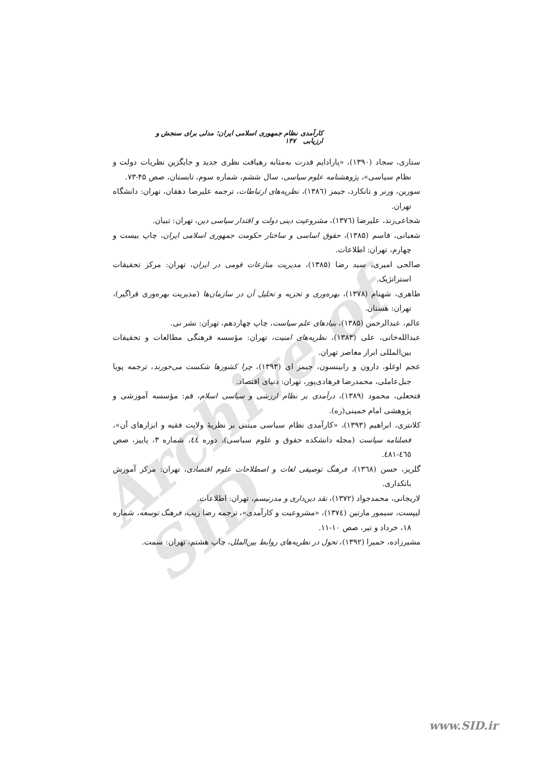Archive of SID
کارآمدی نظام جمهوری اسلامی ایران؛ مدلی برای سنجش و ارزیابی ۱۴۷
ستاری، سجاد (۱۳۹۰)، «پارادایم قدرت به‌مثابه رهیافت نظری جدید و جایگزین نظریات دولت و نظام سیاسی»، پژوهشنامه علوم سیاسی، سال ششم، شماره سوم، تابستان، صص ۴۵-۷۳.
سورین، ورنر و تانکارد، جیمز (۱۳۸٦)، نظریه‌های ارتباطات، ترجمه علیرضا دهقان، تهران: دانشگاه تهران.
شجاعی‌زند، علیرضا (۱۳۷٦)، مشروعیت دینی دولت و اقتدار سیاسی دین، تهران: تبیان.
شعبانی، قاسم (۱۳۸۵)، حقوق اساسی و ساختار حکومت جمهوری اسلامی ایران، چاپ بیست و چهارم، تهران: اطلاعات.
صالحی امیری، سید رضا (۱۳۸۵)، مدیریت منازعات قومی در ایران، تهران: مرکز تحقیقات استراتژیک.
طاهری، شهنام (۱۳۷۸)، بهره‌وری و تجزیه و تحلیل آن در سازمان‌ها (مدیریت بهره‌وری فراگیر)، تهران: هستان.
عالم، عبدالرحمن (۱۳۸۵)، بنیادهای علم سیاست، چاپ چهاردهم، تهران: نشر نی.
عبدالله‌خانی، علی (۱۳۸۳)، نظریه‌های امنیت، تهران: مؤسسه فرهنگی مطالعات و تحقیقات بین‌المللی ابرار معاصر تهران.
عجم اوغلو، دارون و رابینسون، جیمز ای (۱۳۹۳)، چرا کشورها شکست می‌خورند، ترجمه پویا جبل‌عاملی، محمدرضا فرهادی‌پور، تهران: دنیای اقتصاد.
فتحعلی، محمود (۱۳۸۹)، درآمدی بر نظام ارزشی و سیاسی اسلام، قم: مؤسسه آموزشی و پژوهشی امام خمینی(ره).
کلانتری، ابراهیم (۱۳۹۳)، «کارآمدی نظام سیاسی مبتنی بر نظریهٔ ولایت فقیه و ابزارهای آن»، فصلنامه سیاست (مجله دانشکده حقوق و علوم سیاسی)، دوره ٤٤، شماره ۳، پاییز، صص ٤٦٥-٤٨١.
گلریز، حسن (۱۳٦۸)، فرهنگ توصیفی لغات و اصطلاحات علوم اقتصادی، تهران: مرکز آموزش بانکداری.
لاریجانی، محمدجواد (۱۳۷۲)، نقد دین‌داری و مدرنیسم، تهران: اطلاعات.
لیپست، سیمور مارتین (۱۳۷٤)، «مشروعیت و کارآمدی»، ترجمه رضا زیب، فرهنگ توسعه، شماره ۱۸، خرداد و تیر، صص ۱۰-۱۱.
مشیرزاده، حمیرا (۱۳۹۲)، تحول در نظریه‌های روابط بین‌الملل، چاپ هشتم، تهران: سمت.
www.SID.ir